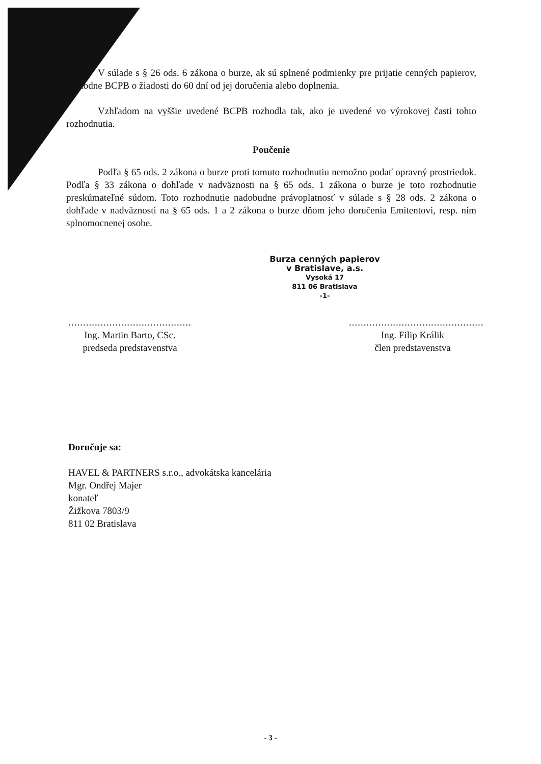V súlade s § 26 ods. 6 zákona o burze, ak sú splnené podmienky pre prijatie cenných papierov, rozhodne BCPB o žiadosti do 60 dní od jej doručenia alebo doplnenia.
Vzhľadom na vyššie uvedené BCPB rozhodla tak, ako je uvedené vo výrokovej časti tohto rozhodnutia.
Poučenie
Podľa § 65 ods. 2 zákona o burze proti tomuto rozhodnutiu nemožno podať opravný prostriedok. Podľa § 33 zákona o dohľade v nadväznosti na § 65 ods. 1 zákona o burze je toto rozhodnutie preskúmateľné súdom. Toto rozhodnutie nadobudne právoplatnosť v súlade s § 28 ods. 2 zákona o dohľade v nadväznosti na § 65 ods. 1 a 2 zákona o burze dňom jeho doručenia Emitentovi, resp. ním splnomocnenej osobe.
Burza cenných papierov
v Bratislave, a.s.
Vysoká 17
811 06 Bratislava
-1-
..........................................
Ing. Martin Barto, CSc.
predseda predstavenstva
..............................................
Ing. Filip Králik
člen predstavenstva
Doručuje sa:
HAVEL & PARTNERS s.r.o., advokátska kancelária
Mgr. Ondřej Majer
konateľ
Žižkova 7803/9
811 02 Bratislava
- 3 -